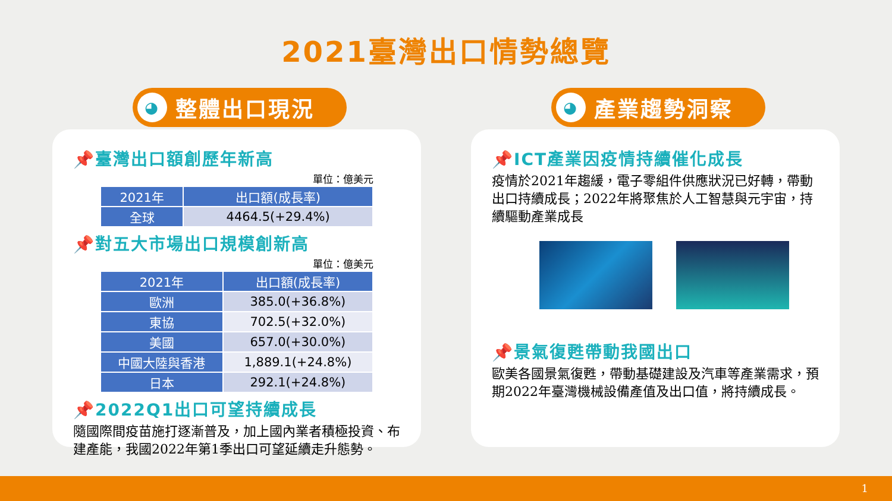2021臺灣出口情勢總覽
◕ 整體出口現況
📌臺灣出口額創歷年新高
單位：億美元
| 2021年 | 出口額(成長率) |
| --- | --- |
| 全球 | 4464.5(+29.4%) |
📌對五大市場出口規模創新高
單位：億美元
| 2021年 | 出口額(成長率) |
| --- | --- |
| 歐洲 | 385.0(+36.8%) |
| 東協 | 702.5(+32.0%) |
| 美國 | 657.0(+30.0%) |
| 中國大陸與香港 | 1,889.1(+24.8%) |
| 日本 | 292.1(+24.8%) |
📌2022Q1出口可望持續成長
隨國際間疫苗施打逐漸普及，加上國內業者積極投資、布建產能，我國2022年第1季出口可望延續走升態勢。
◕ 產業趨勢洞察
📌ICT產業因疫情持續催化成長
疫情於2021年趨緩，電子零組件供應狀況已好轉，帶動出口持續成長；2022年將聚焦於人工智慧與元宇宙，持續驅動產業成長
📌景氣復甦帶動我國出口
歐美各國景氣復甦，帶動基礎建設及汽車等產業需求，預期2022年臺灣機械設備產值及出口值，將持續成長。
1